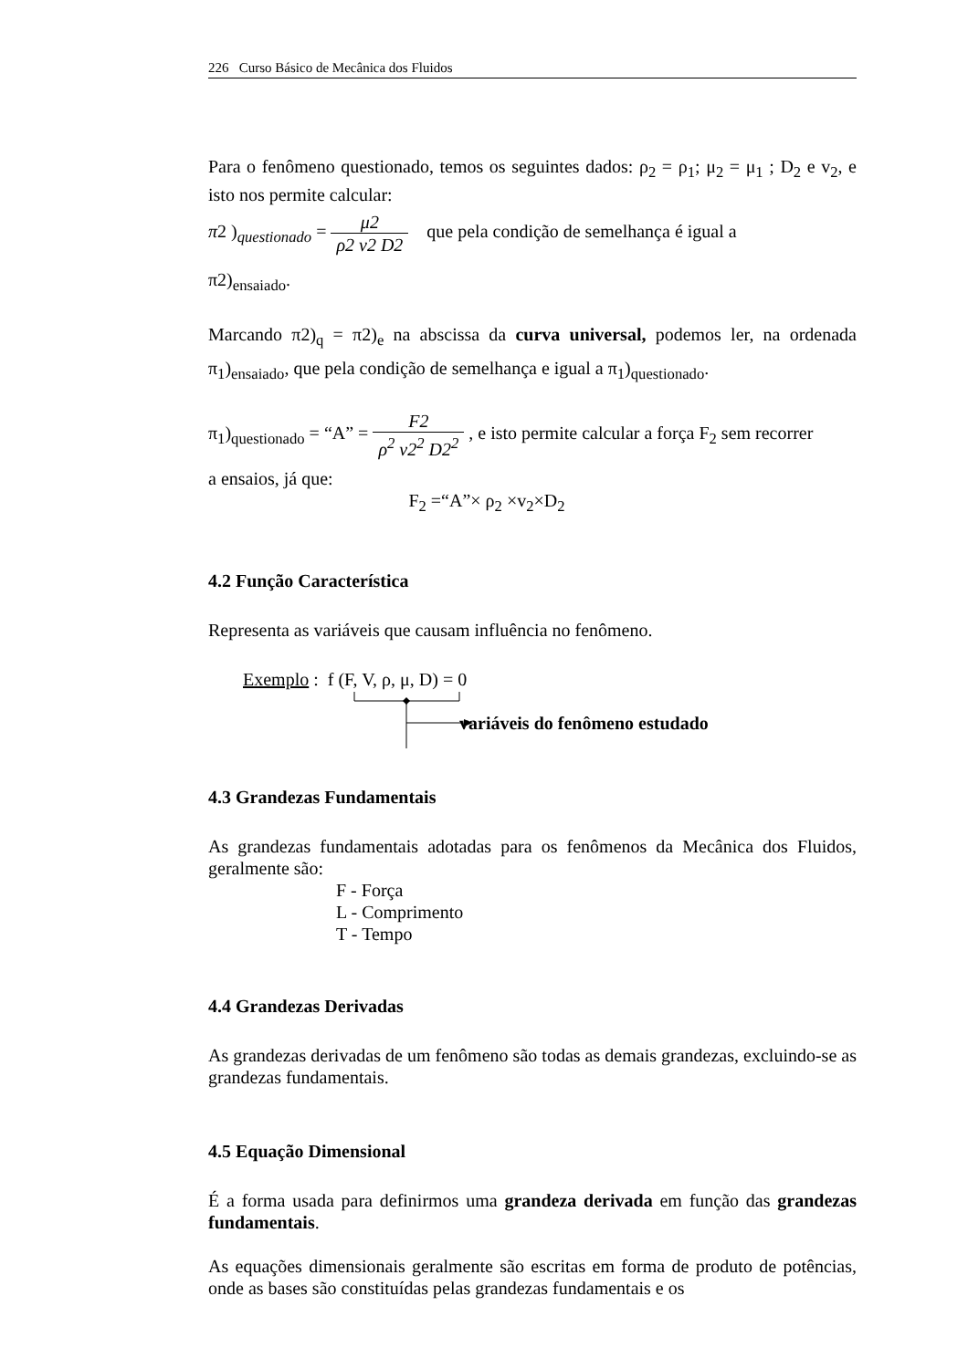226 Curso Básico de Mecânica dos Fluidos
Para o fenômeno questionado, temos os seguintes dados: ρ<sub>2</sub> = ρ<sub>1</sub>; μ<sub>2</sub> = μ<sub>1</sub> ; D<sub>2</sub> e v<sub>2</sub>, e isto nos permite calcular:
π2 )<sub>questionado</sub> = μ2 ρ2 v2 D2 que pela condição de semelhança é igual a
π2)<sub>ensaiado</sub>.
Marcando π2)<sub>q</sub> = π2)<sub>e</sub> na abscissa da curva universal, podemos ler, na ordenada π<sub>1</sub>)<sub>ensaiado</sub>, que pela condição de semelhança e igual a π<sub>1</sub>)<sub>questionado</sub>.
π<sub>1</sub>)<sub>questionado</sub> = “A” = F2 ρ<sup>2</sup> v2<sup>2</sup> D2<sup>2</sup> , e isto permite calcular a força F<sub>2</sub> sem recorrer
a ensaios, já que:
F<sub>2</sub> =“A”× ρ<sub>2</sub> ×v<sub>2</sub>×D<sub>2</sub>
4.2 Função Característica
Representa as variáveis que causam influência no fenômeno.
Exemplo : f (F, V, ρ, μ, D) = 0
variáveis do fenômeno estudado
4.3 Grandezas Fundamentais
As grandezas fundamentais adotadas para os fenômenos da Mecânica dos Fluidos, geralmente são:
F - Força
L - Comprimento
T - Tempo
4.4 Grandezas Derivadas
As grandezas derivadas de um fenômeno são todas as demais grandezas, excluindo-se as grandezas fundamentais.
4.5 Equação Dimensional
É a forma usada para definirmos uma grandeza derivada em função das grandezas fundamentais.
As equações dimensionais geralmente são escritas em forma de produto de potências, onde as bases são constituídas pelas grandezas fundamentais e os